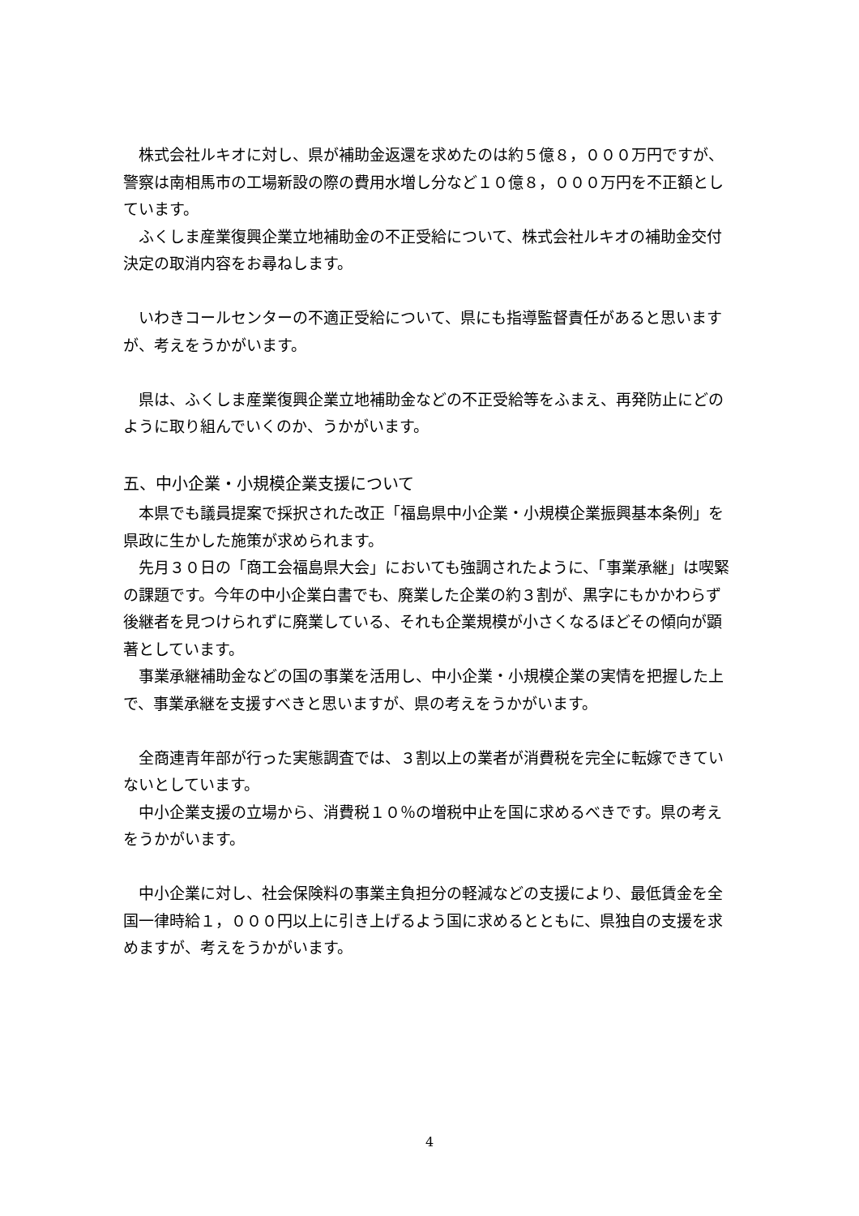株式会社ルキオに対し、県が補助金返還を求めたのは約５億８，０００万円ですが、警察は南相馬市の工場新設の際の費用水増し分など１０億８，０００万円を不正額としています。
ふくしま産業復興企業立地補助金の不正受給について、株式会社ルキオの補助金交付決定の取消内容をお尋ねします。
いわきコールセンターの不適正受給について、県にも指導監督責任があると思いますが、考えをうかがいます。
県は、ふくしま産業復興企業立地補助金などの不正受給等をふまえ、再発防止にどのように取り組んでいくのか、うかがいます。
五、中小企業・小規模企業支援について
本県でも議員提案で採択された改正「福島県中小企業・小規模企業振興基本条例」を県政に生かした施策が求められます。
先月３０日の「商工会福島県大会」においても強調されたように、「事業承継」は喫緊の課題です。今年の中小企業白書でも、廃業した企業の約３割が、黒字にもかかわらず後継者を見つけられずに廃業している、それも企業規模が小さくなるほどその傾向が顕著としています。
事業承継補助金などの国の事業を活用し、中小企業・小規模企業の実情を把握した上で、事業承継を支援すべきと思いますが、県の考えをうかがいます。
全商連青年部が行った実態調査では、３割以上の業者が消費税を完全に転嫁できていないとしています。
中小企業支援の立場から、消費税１０％の増税中止を国に求めるべきです。県の考えをうかがいます。
中小企業に対し、社会保険料の事業主負担分の軽減などの支援により、最低賃金を全国一律時給１，０００円以上に引き上げるよう国に求めるとともに、県独自の支援を求めますが、考えをうかがいます。
4